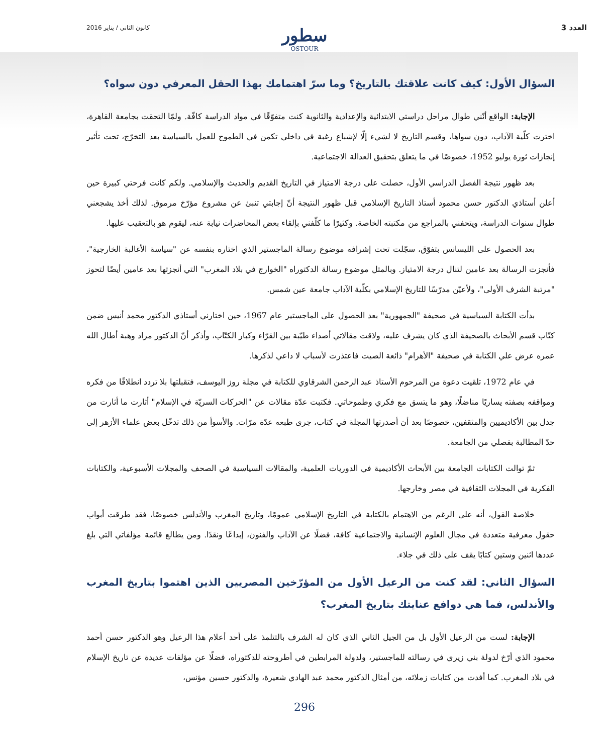كانون الثاني / يناير 2016 العدد 3
سطور
OSTOUR
السؤال الأول: كيف كانت علاقتك بالتاريخ؟ وما سرّ اهتمامك بهذا الحقل المعرفي دون سواه؟
الإجابة: الواقع أنّني طوال مراحل دراستي الابتدائية والإعدادية والثانوية كنت متفوّقًا في مواد الدراسة كافّة. ولمّا التحقت بجامعة القاهرة، اخترت كلّية الآداب، دون سواها، وقسم التاريخ لا لشيء إلّا لإشباع رغبة في داخلي تكمن في الطموح للعمل بالسياسة بعد التخرّج، تحت تأثير إنجازات ثورة يوليو 1952، خصوصًا في ما يتعلق بتحقيق العدالة الاجتماعية.
بعد ظهور نتيجة الفصل الدراسي الأول، حصلت على درجة الامتياز في التاريخ القديم والحديث والإسلامي. ولكم كانت فرحتي كبيرة حين أعلن أستاذي الدكتور حسن محمود أستاذ التاريخ الإسلامي قبل ظهور النتيجة أنّ إجابتي تنبئ عن مشروع مؤرّخ مرموق. لذلك أخذ يشجعني طوال سنوات الدراسة، ويتحفني بالمراجع من مكتبته الخاصة. وكثيرًا ما كلّفني بإلقاء بعض المحاضرات نيابة عنه، ليقوم هو بالتعقيب عليها.
بعد الحصول على الليسانس بتفوّق، سجّلت تحت إشرافه موضوع رسالة الماجستير الذي اختاره بنفسه عن "سياسة الأغالبة الخارجية"، فأنجزت الرسالة بعد عامين لتنال درجة الامتياز. وبالمثل موضوع رسالة الدكتوراه "الخوارج في بلاد المغرب" التي أنجزتها بعد عامين أيضًا لتحوز "مرتبة الشرف الأولى"، ولأعيّن مدرّسًا للتاريخ الإسلامي بكلّية الآداب جامعة عين شمس.
بدأت الكتابة السياسية في صحيفة "الجمهورية" بعد الحصول على الماجستير عام 1967، حين اختارني أستاذي الدكتور محمد أنيس ضمن كتّاب قسم الأبحاث بالصحيفة الذي كان يشرف عليه، ولاقت مقالاتي أصداء طيّبة بين القرّاء وكبار الكتّاب، وأذكر أنّ الدكتور مراد وهبة أطال الله عمره عرض علي الكتابة في صحيفة "الأهرام" ذائعة الصيت فاعتذرت لأسباب لا داعي لذكرها.
في عام 1972، تلقيت دعوة من المرحوم الأستاذ عبد الرحمن الشرقاوي للكتابة في مجلة روز اليوسف، فتقبلتها بلا تردد انطلاقًا من فكره ومواقفه بصفته يساريًا مناضلًا، وهو ما يتسق مع فكري وطموحاتي. فكتبت عدّة مقالات عن "الحركات السريّة في الإسلام" أثارت ما أثارت من جدل بين الأكاديميين والمثقفين، خصوصًا بعد أن أصدرتها المجلة في كتاب، جرى طبعه عدّة مرّات. والأسوأ من ذلك تدخّل بعض علماء الأزهر إلى حدّ المطالبة بفصلي من الجامعة.
ثمّ توالت الكتابات الجامعة بين الأبحاث الأكاديمية في الدوريات العلمية، والمقالات السياسية في الصحف والمجلات الأسبوعية، والكتابات الفكرية في المجلات الثقافية في مصر وخارجها.
خلاصة القول، أنه على الرغم من الاهتمام بالكتابة في التاريخ الإسلامي عمومًا، وتاريخ المغرب والأندلس خصوصًا، فقد طرقت أبواب حقول معرفية متعددة في مجال العلوم الإنسانية والاجتماعية كافة، فضلًا عن الآداب والفنون، إبداعًا ونقدًا. ومن يطالع قائمة مؤلفاتي التي بلغ عددها اثنين وستين كتابًا يقف على ذلك في جلاء.
السؤال الثاني: لقد كنت من الرعيل الأول من المؤرّخين المصريين الذين اهتموا بتاريخ المغرب والأندلس، فما هي دوافع عنايتك بتاريخ المغرب؟
الإجابة: لست من الرعيل الأول بل من الجيل الثاني الذي كان له الشرف بالتتلمذ على أحد أعلام هذا الرعيل وهو الدكتور حسن أحمد محمود الذي أرّخ لدولة بني زيري في رسالته للماجستير، ولدولة المرابطين في أطروحته للدكتوراه، فضلًا عن مؤلفات عديدة عن تاريخ الإسلام في بلاد المغرب. كما أفدت من كتابات زملائه، من أمثال الدكتور محمد عبد الهادي شعيرة، والدكتور حسين مؤنس،
296